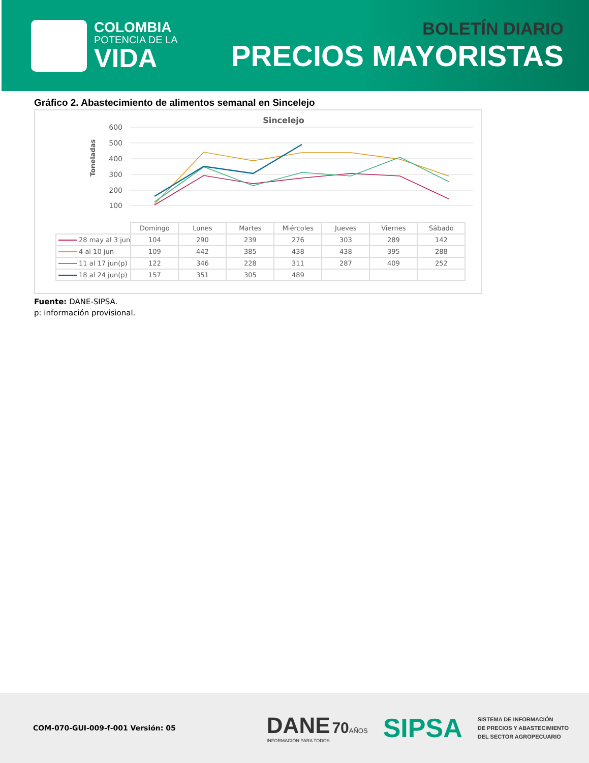COLOMBIA
POTENCIA DE LA
VIDA
BOLETÍN DIARIO
PRECIOS MAYORISTAS
Gráfico 2. Abastecimiento de alimentos semanal en Sincelejo
Sincelejo
600
500
400
300
200
100
Toneladas
| | Domingo | Lunes | Martes | Miércoles | Jueves | Viernes | Sábado |
| 28 may al 3 jun | 104 | 290 | 239 | 276 | 303 | 289 | 142 |
| 4 al 10 jun | 109 | 442 | 385 | 438 | 438 | 395 | 288 |
| 11 al 17 jun(p) | 122 | 346 | 228 | 311 | 287 | 409 | 252 |
| 18 al 24 jun(p) | 157 | 351 | 305 | 489 | | | |
Fuente: DANE-SIPSA.
p: información provisional.
COM-070-GUI-009-f-001 Versión: 05
DANE 70 AÑOS
INFORMACIÓN PARA TODOS
SIPSA
SISTEMA DE INFORMACIÓN
DE PRECIOS Y ABASTECIMIENTO
DEL SECTOR AGROPECUARIO